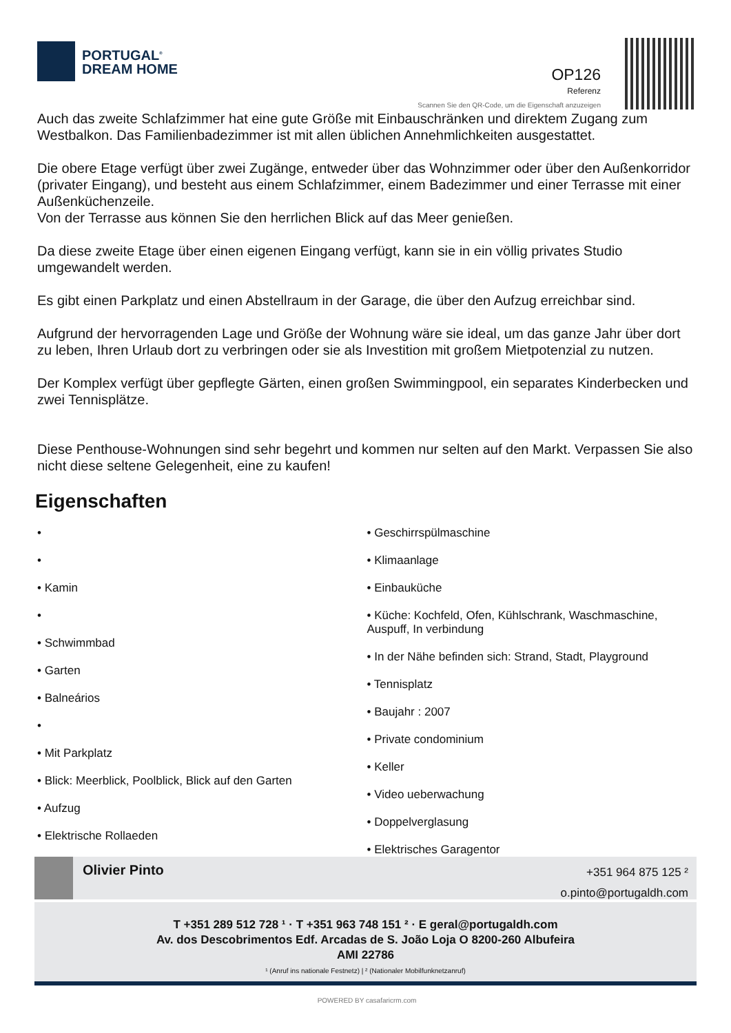PORTUGAL<sup>®</sup>
DREAM HOME
OP126
Referenz
Scannen Sie den QR-Code, um die Eigenschaft anzuzeigen
Auch das zweite Schlafzimmer hat eine gute Größe mit Einbauschränken und direktem Zugang zum Westbalkon. Das Familienbadezimmer ist mit allen üblichen Annehmlichkeiten ausgestattet.
Die obere Etage verfügt über zwei Zugänge, entweder über das Wohnzimmer oder über den Außenkorridor (privater Eingang), und besteht aus einem Schlafzimmer, einem Badezimmer und einer Terrasse mit einer Außenküchenzeile.
Von der Terrasse aus können Sie den herrlichen Blick auf das Meer genießen.
Da diese zweite Etage über einen eigenen Eingang verfügt, kann sie in ein völlig privates Studio umgewandelt werden.
Es gibt einen Parkplatz und einen Abstellraum in der Garage, die über den Aufzug erreichbar sind.
Aufgrund der hervorragenden Lage und Größe der Wohnung wäre sie ideal, um das ganze Jahr über dort zu leben, Ihren Urlaub dort zu verbringen oder sie als Investition mit großem Mietpotenzial zu nutzen.
Der Komplex verfügt über gepflegte Gärten, einen großen Swimmingpool, ein separates Kinderbecken und zwei Tennisplätze.
Diese Penthouse-Wohnungen sind sehr begehrt und kommen nur selten auf den Markt. Verpassen Sie also nicht diese seltene Gelegenheit, eine zu kaufen!
Eigenschaften
•
•
• Kamin
•
• Schwimmbad
• Garten
• Balneários
•
• Mit Parkplatz
• Blick: Meerblick, Poolblick, Blick auf den Garten
• Aufzug
• Elektrische Rollaeden
• Geschirrspülmaschine
• Klimaanlage
• Einbauküche
• Küche: Kochfeld, Ofen, Kühlschrank, Waschmaschine, Auspuff, In verbindung
• In der Nähe befinden sich: Strand, Stadt, Playground
• Tennisplatz
• Baujahr : 2007
• Private condominium
• Keller
• Video ueberwachung
• Doppelverglasung
• Elektrisches Garagentor
Olivier Pinto
+351 964 875 125 ²
o.pinto@portugaldh.com
T +351 289 512 728 ¹ · T +351 963 748 151 ² · E geral@portugaldh.com
Av. dos Descobrimentos Edf. Arcadas de S. João Loja O 8200-260 Albufeira
AMI 22786
¹ (Anruf ins nationale Festnetz) | ² (Nationaler Mobilfunknetzanruf)
POWERED BY casafaricrm.com